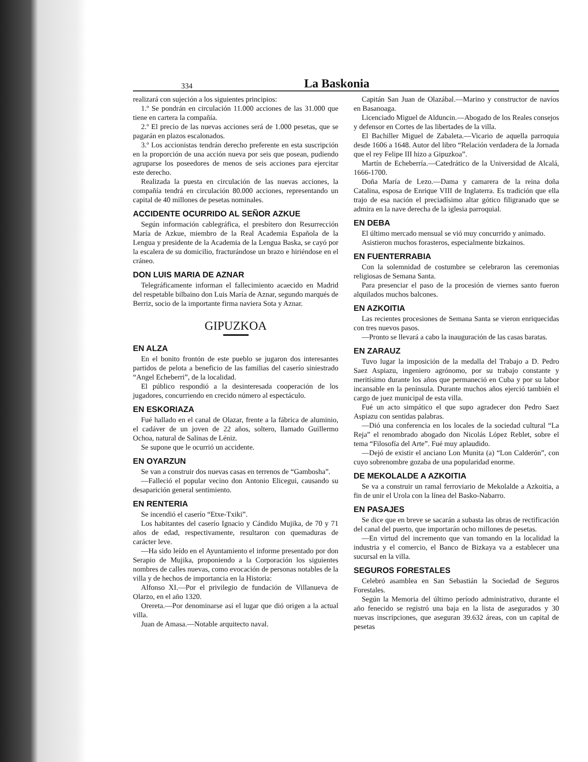334 La Baskonia
realizará con sujeción a los siguientes principios:
1.º Se pondrán en circulación 11.000 acciones de las 31.000 que tiene en cartera la compañía.
2.º El precio de las nuevas acciones será de 1.000 pesetas, que se pagarán en plazos escalonados.
3.º Los accionistas tendrán derecho preferente en esta suscripción en la proporción de una acción nueva por seis que posean, pudiendo agruparse los poseedores de menos de seis acciones para ejercitar este derecho.
Realizada la puesta en circulación de las nuevas acciones, la compañía tendrá en circulación 80.000 acciones, representando un capital de 40 millones de pesetas nominales.
ACCIDENTE OCURRIDO AL SEÑOR AZKUE
Según información cablegráfica, el presbítero don Resurrección María de Azkue, miembro de la Real Academia Española de la Lengua y presidente de la Academia de la Lengua Baska, se cayó por la escalera de su domicilio, fracturándose un brazo e hiriéndose en el cráneo.
DON LUIS MARIA DE AZNAR
Telegráficamente informan el fallecimiento acaecido en Madrid del respetable bilbaino don Luis María de Aznar, segundo marqués de Berriz, socio de la importante firma naviera Sota y Aznar.
GIPUZKOA
EN ALZA
En el bonito frontón de este pueblo se jugaron dos interesantes partidos de pelota a beneficio de las familias del caserío siniestrado “Angel Echeberri”, de la localidad.
El público respondió a la desinteresada cooperación de los jugadores, concurriendo en crecido número al espectáculo.
EN ESKORIAZA
Fué hallado en el canal de Olazar, frente a la fábrica de aluminio, el cadáver de un joven de 22 años, soltero, llamado Guillermo Ochoa, natural de Salinas de Léniz.
Se supone que le ocurrió un accidente.
EN OYARZUN
Se van a construir dos nuevas casas en terrenos de “Gambosha”.
—Falleció el popular vecino don Antonio Elicegui, causando su desaparición general sentimiento.
EN RENTERIA
Se incendió el caserío “Etxe-Txiki”.
Los habitantes del caserío Ignacio y Cándido Mujika, de 70 y 71 años de edad, respectivamente, resultaron con quemaduras de carácter leve.
—Ha sido leído en el Ayuntamiento el informe presentado por don Serapio de Mujika, proponiendo a la Corporación los siguientes nombres de calles nuevas, como evocación de personas notables de la villa y de hechos de importancia en la Historia:
Alfonso XI.—Por el privilegio de fundación de Villanueva de Olarzo, en el año 1320.
Orereta.—Por denominarse así el lugar que dió origen a la actual villa.
Juan de Amasa.—Notable arquitecto naval.
Capitán San Juan de Olazábal.—Marino y constructor de navíos en Basanoaga.
Licenciado Miguel de Alduncin.—Abogado de los Reales consejos y defensor en Cortes de las libertades de la villa.
El Bachiller Miguel de Zabaleta.—Vicario de aquella parroquia desde 1606 a 1648. Autor del libro “Relación verdadera de la Jornada que el rey Felipe III hizo a Gipuzkoa”.
Martín de Echeberría.—Catedrático de la Universidad de Alcalá, 1666-1700.
Doña María de Lezo.—Dama y camarera de la reina doña Catalina, esposa de Enrique VIII de Inglaterra. Es tradición que ella trajo de esa nación el preciadísimo altar gótico filigranado que se admira en la nave derecha de la iglesia parroquial.
EN DEBA
El último mercado mensual se vió muy concurrido y animado.
Asistieron muchos forasteros, especialmente bizkainos.
EN FUENTERRABIA
Con la solemnidad de costumbre se celebraron las ceremonias religiosas de Semana Santa.
Para presenciar el paso de la procesión de viernes santo fueron alquilados muchos balcones.
EN AZKOITIA
Las recientes procesiones de Semana Santa se vieron enriquecidas con tres nuevos pasos.
—Pronto se llevará a cabo la inauguración de las casas baratas.
EN ZARAUZ
Tuvo lugar la imposición de la medalla del Trabajo a D. Pedro Saez Aspiazu, ingeniero agrónomo, por su trabajo constante y meritísimo durante los años que permaneció en Cuba y por su labor incansable en la península. Durante muchos años ejerció también el cargo de juez municipal de esta villa.
Fué un acto simpático el que supo agradecer don Pedro Saez Aspiazu con sentidas palabras.
—Dió una conferencia en los locales de la sociedad cultural “La Reja” el renombrado abogado don Nicolás López Reblet, sobre el tema “Filosofía del Arte”. Fué muy aplaudido.
—Dejó de existir el anciano Lon Munita (a) “Lon Calderón”, con cuyo sobrenombre gozaba de una popularidad enorme.
DE MEKOLALDE A AZKOITIA
Se va a construir un ramal ferroviario de Mekolalde a Azkoitia, a fin de unir el Urola con la línea del Basko-Nabarro.
EN PASAJES
Se dice que en breve se sacarán a subasta las obras de rectificación del canal del puerto, que importarán ocho millones de pesetas.
—En virtud del incremento que van tomando en la localidad la industria y el comercio, el Banco de Bizkaya va a establecer una sucursal en la villa.
SEGUROS FORESTALES
Celebró asamblea en San Sebastián la Sociedad de Seguros Forestales.
Según la Memoria del último período administrativo, durante el año fenecido se registró una baja en la lista de asegurados y 30 nuevas inscripciones, que aseguran 39.632 áreas, con un capital de pesetas